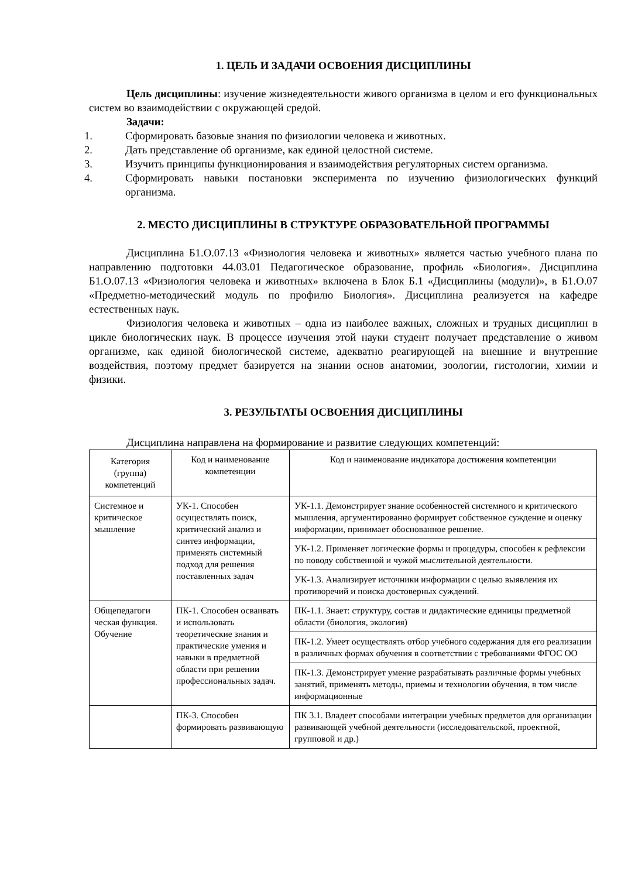1. ЦЕЛЬ И ЗАДАЧИ ОСВОЕНИЯ ДИСЦИПЛИНЫ
Цель дисциплины: изучение жизнедеятельности живого организма в целом и его функциональных систем во взаимодействии с окружающей средой.
Задачи:
1. Сформировать базовые знания по физиологии человека и животных.
2. Дать представление об организме, как единой целостной системе.
3. Изучить принципы функционирования и взаимодействия регуляторных систем организма.
4. Сформировать навыки постановки эксперимента по изучению физиологических функций организма.
2. МЕСТО ДИСЦИПЛИНЫ В СТРУКТУРЕ ОБРАЗОВАТЕЛЬНОЙ ПРОГРАММЫ
Дисциплина Б1.О.07.13 «Физиология человека и животных» является частью учебного плана по направлению подготовки 44.03.01 Педагогическое образование, профиль «Биология». Дисциплина Б1.О.07.13 «Физиология человека и животных» включена в Блок Б.1 «Дисциплины (модули)», в Б1.О.07 «Предметно-методический модуль по профилю Биология». Дисциплина реализуется на кафедре естественных наук.
Физиология человека и животных – одна из наиболее важных, сложных и трудных дисциплин в цикле биологических наук. В процессе изучения этой науки студент получает представление о живом организме, как единой биологической системе, адекватно реагирующей на внешние и внутренние воздействия, поэтому предмет базируется на знании основ анатомии, зоологии, гистологии, химии и физики.
3. РЕЗУЛЬТАТЫ ОСВОЕНИЯ ДИСЦИПЛИНЫ
Дисциплина направлена на формирование и развитие следующих компетенций:
| Категория (группа) компетенций | Код и наименование компетенции | Код и наименование индикатора достижения компетенции |
| --- | --- | --- |
| Системное и критическое мышление | УК-1. Способен осуществлять поиск, критический анализ и синтез информации, применять системный подход для решения поставленных задач | УК-1.1. Демонстрирует знание особенностей системного и критического мышления, аргументированно формирует собственное суждение и оценку информации, принимает обоснованное решение. |
| | | УК-1.2. Применяет логические формы и процедуры, способен к рефлексии по поводу собственной и чужой мыслительной деятельности. |
| | | УК-1.3. Анализирует источники информации с целью выявления их противоречий и поиска достоверных суждений. |
| Общепедагоги ческая функция. Обучение | ПК-1. Способен осваивать и использовать теоретические знания и практические умения и навыки в предметной области при решении профессиональных задач. | ПК-1.1. Знает: структуру, состав и дидактические единицы предметной области (биология, экология) |
| | | ПК-1.2. Умеет осуществлять отбор учебного содержания для его реализации в различных формах обучения в соответствии с требованиями ФГОС ОО |
| | | ПК-1.3. Демонстрирует умение разрабатывать различные формы учебных занятий, применять методы, приемы и технологии обучения, в том числе информационные |
| | ПК-3. Способен формировать развивающую | ПК 3.1. Владеет способами интеграции учебных предметов для организации развивающей учебной деятельности (исследовательской, проектной, групповой и др.) |